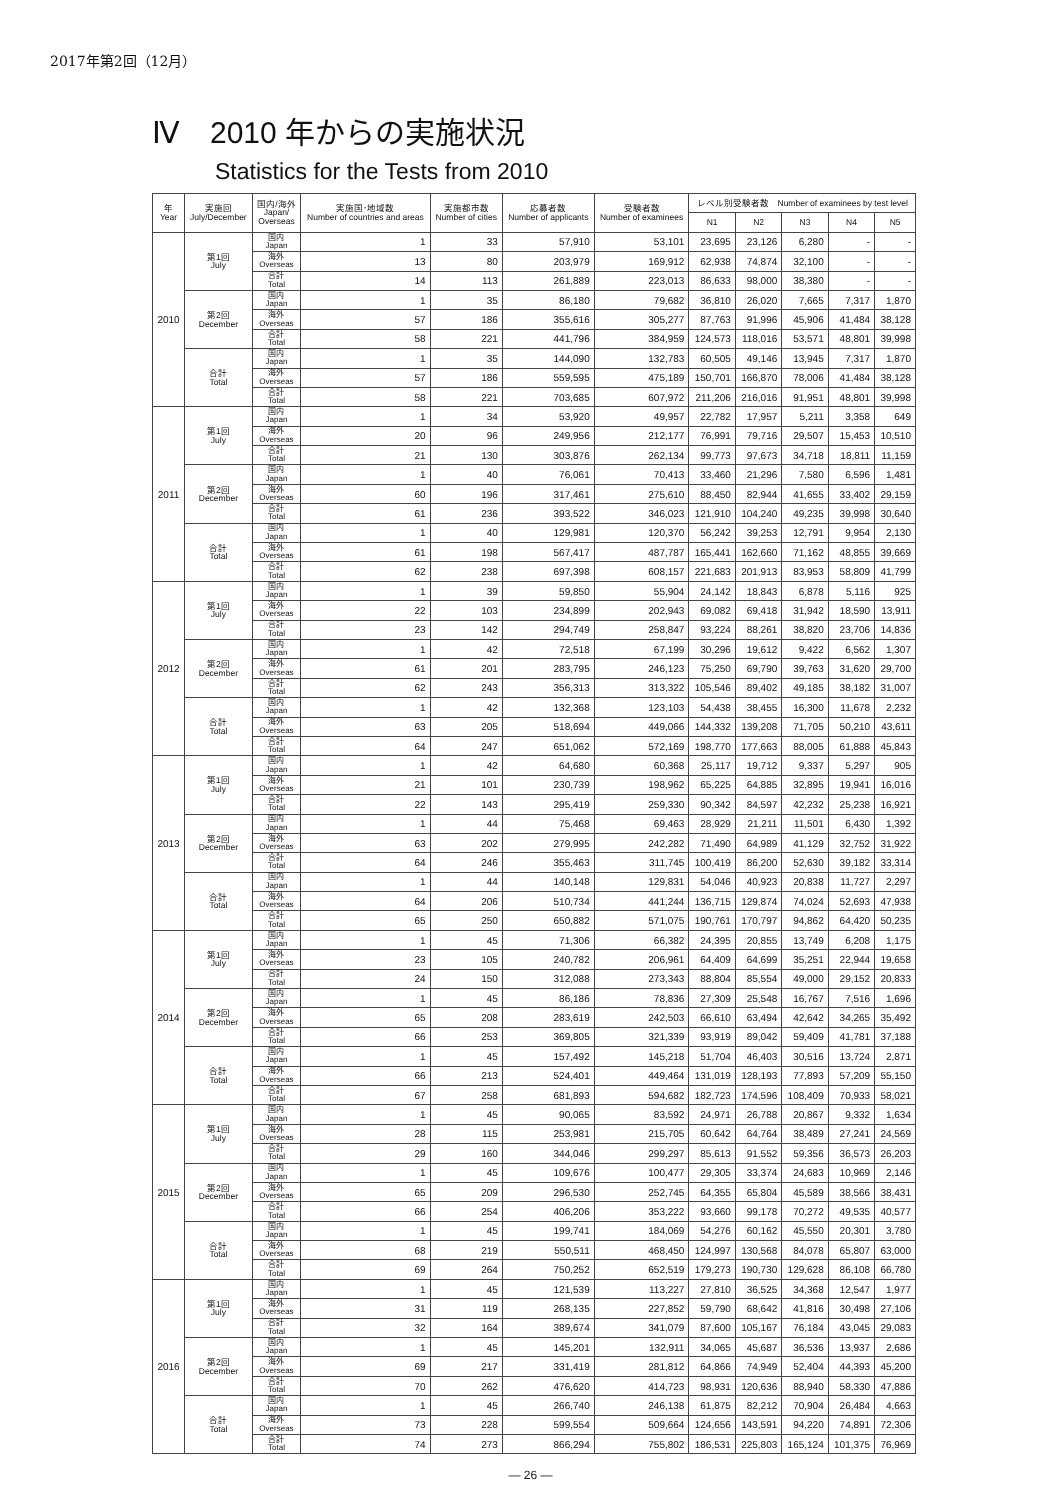2017年第2回（12月）
Ⅳ　2010 年からの実施状況
Statistics for the Tests from 2010
| 年 Year | 実施回 July/December | 国内/海外 Japan/ Overseas | 実施国･地域数 Number of countries and areas | 実施都市数 Number of cities | 応募者数 Number of applicants | 受験者数 Number of examinees | レベル別受験者数 Number of examinees by test level | | | | |
| --- | --- | --- | --- | --- | --- | --- | --- | --- | --- | --- | --- |
| | | | | | | | N1 | N2 | N3 | N4 | N5 |
| 2010 | 第1回 July | 国内 Japan | 1 | 33 | 57,910 | 53,101 | 23,695 | 23,126 | 6,280 | - | - |
| | | 海外 Overseas | 13 | 80 | 203,979 | 169,912 | 62,938 | 74,874 | 32,100 | - | - |
| | | 合計 Total | 14 | 113 | 261,889 | 223,013 | 86,633 | 98,000 | 38,380 | - | - |
| | 第2回 December | 国内 Japan | 1 | 35 | 86,180 | 79,682 | 36,810 | 26,020 | 7,665 | 7,317 | 1,870 |
| | | 海外 Overseas | 57 | 186 | 355,616 | 305,277 | 87,763 | 91,996 | 45,906 | 41,484 | 38,128 |
| | | 合計 Total | 58 | 221 | 441,796 | 384,959 | 124,573 | 118,016 | 53,571 | 48,801 | 39,998 |
| | 合計 Total | 国内 Japan | 1 | 35 | 144,090 | 132,783 | 60,505 | 49,146 | 13,945 | 7,317 | 1,870 |
| | | 海外 Overseas | 57 | 186 | 559,595 | 475,189 | 150,701 | 166,870 | 78,006 | 41,484 | 38,128 |
| | | 合計 Total | 58 | 221 | 703,685 | 607,972 | 211,206 | 216,016 | 91,951 | 48,801 | 39,998 |
| 2011 | 第1回 July | 国内 Japan | 1 | 34 | 53,920 | 49,957 | 22,782 | 17,957 | 5,211 | 3,358 | 649 |
| | | 海外 Overseas | 20 | 96 | 249,956 | 212,177 | 76,991 | 79,716 | 29,507 | 15,453 | 10,510 |
| | | 合計 Total | 21 | 130 | 303,876 | 262,134 | 99,773 | 97,673 | 34,718 | 18,811 | 11,159 |
| | 第2回 December | 国内 Japan | 1 | 40 | 76,061 | 70,413 | 33,460 | 21,296 | 7,580 | 6,596 | 1,481 |
| | | 海外 Overseas | 60 | 196 | 317,461 | 275,610 | 88,450 | 82,944 | 41,655 | 33,402 | 29,159 |
| | | 合計 Total | 61 | 236 | 393,522 | 346,023 | 121,910 | 104,240 | 49,235 | 39,998 | 30,640 |
| | 合計 Total | 国内 Japan | 1 | 40 | 129,981 | 120,370 | 56,242 | 39,253 | 12,791 | 9,954 | 2,130 |
| | | 海外 Overseas | 61 | 198 | 567,417 | 487,787 | 165,441 | 162,660 | 71,162 | 48,855 | 39,669 |
| | | 合計 Total | 62 | 238 | 697,398 | 608,157 | 221,683 | 201,913 | 83,953 | 58,809 | 41,799 |
| 2012 | 第1回 July | 国内 Japan | 1 | 39 | 59,850 | 55,904 | 24,142 | 18,843 | 6,878 | 5,116 | 925 |
| | | 海外 Overseas | 22 | 103 | 234,899 | 202,943 | 69,082 | 69,418 | 31,942 | 18,590 | 13,911 |
| | | 合計 Total | 23 | 142 | 294,749 | 258,847 | 93,224 | 88,261 | 38,820 | 23,706 | 14,836 |
| | 第2回 December | 国内 Japan | 1 | 42 | 72,518 | 67,199 | 30,296 | 19,612 | 9,422 | 6,562 | 1,307 |
| | | 海外 Overseas | 61 | 201 | 283,795 | 246,123 | 75,250 | 69,790 | 39,763 | 31,620 | 29,700 |
| | | 合計 Total | 62 | 243 | 356,313 | 313,322 | 105,546 | 89,402 | 49,185 | 38,182 | 31,007 |
| | 合計 Total | 国内 Japan | 1 | 42 | 132,368 | 123,103 | 54,438 | 38,455 | 16,300 | 11,678 | 2,232 |
| | | 海外 Overseas | 63 | 205 | 518,694 | 449,066 | 144,332 | 139,208 | 71,705 | 50,210 | 43,611 |
| | | 合計 Total | 64 | 247 | 651,062 | 572,169 | 198,770 | 177,663 | 88,005 | 61,888 | 45,843 |
| 2013 | 第1回 July | 国内 Japan | 1 | 42 | 64,680 | 60,368 | 25,117 | 19,712 | 9,337 | 5,297 | 905 |
| | | 海外 Overseas | 21 | 101 | 230,739 | 198,962 | 65,225 | 64,885 | 32,895 | 19,941 | 16,016 |
| | | 合計 Total | 22 | 143 | 295,419 | 259,330 | 90,342 | 84,597 | 42,232 | 25,238 | 16,921 |
| | 第2回 December | 国内 Japan | 1 | 44 | 75,468 | 69,463 | 28,929 | 21,211 | 11,501 | 6,430 | 1,392 |
| | | 海外 Overseas | 63 | 202 | 279,995 | 242,282 | 71,490 | 64,989 | 41,129 | 32,752 | 31,922 |
| | | 合計 Total | 64 | 246 | 355,463 | 311,745 | 100,419 | 86,200 | 52,630 | 39,182 | 33,314 |
| | 合計 Total | 国内 Japan | 1 | 44 | 140,148 | 129,831 | 54,046 | 40,923 | 20,838 | 11,727 | 2,297 |
| | | 海外 Overseas | 64 | 206 | 510,734 | 441,244 | 136,715 | 129,874 | 74,024 | 52,693 | 47,938 |
| | | 合計 Total | 65 | 250 | 650,882 | 571,075 | 190,761 | 170,797 | 94,862 | 64,420 | 50,235 |
| 2014 | 第1回 July | 国内 Japan | 1 | 45 | 71,306 | 66,382 | 24,395 | 20,855 | 13,749 | 6,208 | 1,175 |
| | | 海外 Overseas | 23 | 105 | 240,782 | 206,961 | 64,409 | 64,699 | 35,251 | 22,944 | 19,658 |
| | | 合計 Total | 24 | 150 | 312,088 | 273,343 | 88,804 | 85,554 | 49,000 | 29,152 | 20,833 |
| | 第2回 December | 国内 Japan | 1 | 45 | 86,186 | 78,836 | 27,309 | 25,548 | 16,767 | 7,516 | 1,696 |
| | | 海外 Overseas | 65 | 208 | 283,619 | 242,503 | 66,610 | 63,494 | 42,642 | 34,265 | 35,492 |
| | | 合計 Total | 66 | 253 | 369,805 | 321,339 | 93,919 | 89,042 | 59,409 | 41,781 | 37,188 |
| | 合計 Total | 国内 Japan | 1 | 45 | 157,492 | 145,218 | 51,704 | 46,403 | 30,516 | 13,724 | 2,871 |
| | | 海外 Overseas | 66 | 213 | 524,401 | 449,464 | 131,019 | 128,193 | 77,893 | 57,209 | 55,150 |
| | | 合計 Total | 67 | 258 | 681,893 | 594,682 | 182,723 | 174,596 | 108,409 | 70,933 | 58,021 |
| 2015 | 第1回 July | 国内 Japan | 1 | 45 | 90,065 | 83,592 | 24,971 | 26,788 | 20,867 | 9,332 | 1,634 |
| | | 海外 Overseas | 28 | 115 | 253,981 | 215,705 | 60,642 | 64,764 | 38,489 | 27,241 | 24,569 |
| | | 合計 Total | 29 | 160 | 344,046 | 299,297 | 85,613 | 91,552 | 59,356 | 36,573 | 26,203 |
| | 第2回 December | 国内 Japan | 1 | 45 | 109,676 | 100,477 | 29,305 | 33,374 | 24,683 | 10,969 | 2,146 |
| | | 海外 Overseas | 65 | 209 | 296,530 | 252,745 | 64,355 | 65,804 | 45,589 | 38,566 | 38,431 |
| | | 合計 Total | 66 | 254 | 406,206 | 353,222 | 93,660 | 99,178 | 70,272 | 49,535 | 40,577 |
| | 合計 Total | 国内 Japan | 1 | 45 | 199,741 | 184,069 | 54,276 | 60,162 | 45,550 | 20,301 | 3,780 |
| | | 海外 Overseas | 68 | 219 | 550,511 | 468,450 | 124,997 | 130,568 | 84,078 | 65,807 | 63,000 |
| | | 合計 Total | 69 | 264 | 750,252 | 652,519 | 179,273 | 190,730 | 129,628 | 86,108 | 66,780 |
| 2016 | 第1回 July | 国内 Japan | 1 | 45 | 121,539 | 113,227 | 27,810 | 36,525 | 34,368 | 12,547 | 1,977 |
| | | 海外 Overseas | 31 | 119 | 268,135 | 227,852 | 59,790 | 68,642 | 41,816 | 30,498 | 27,106 |
| | | 合計 Total | 32 | 164 | 389,674 | 341,079 | 87,600 | 105,167 | 76,184 | 43,045 | 29,083 |
| | 第2回 December | 国内 Japan | 1 | 45 | 145,201 | 132,911 | 34,065 | 45,687 | 36,536 | 13,937 | 2,686 |
| | | 海外 Overseas | 69 | 217 | 331,419 | 281,812 | 64,866 | 74,949 | 52,404 | 44,393 | 45,200 |
| | | 合計 Total | 70 | 262 | 476,620 | 414,723 | 98,931 | 120,636 | 88,940 | 58,330 | 47,886 |
| | 合計 Total | 国内 Japan | 1 | 45 | 266,740 | 246,138 | 61,875 | 82,212 | 70,904 | 26,484 | 4,663 |
| | | 海外 Overseas | 73 | 228 | 599,554 | 509,664 | 124,656 | 143,591 | 94,220 | 74,891 | 72,306 |
| | | 合計 Total | 74 | 273 | 866,294 | 755,802 | 186,531 | 225,803 | 165,124 | 101,375 | 76,969 |
— 26 —